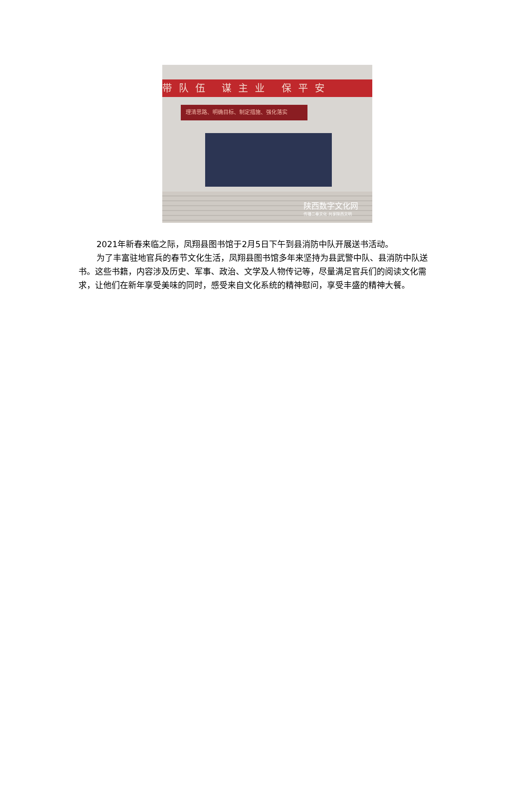带队伍 谋主业 保平安
理清思路、明确目标、制定措施、强化落实
陕西数字文化网
传播二秦文化 共享陕西文明
2021年新春来临之际，凤翔县图书馆于2月5日下午到县消防中队开展送书活动。
为了丰富驻地官兵的春节文化生活，凤翔县图书馆多年来坚持为县武警中队、县消防中队送书。这些书籍，内容涉及历史、军事、政治、文学及人物传记等，尽量满足官兵们的阅读文化需求，让他们在新年享受美味的同时，感受来自文化系统的精神慰问，享受丰盛的精神大餐。